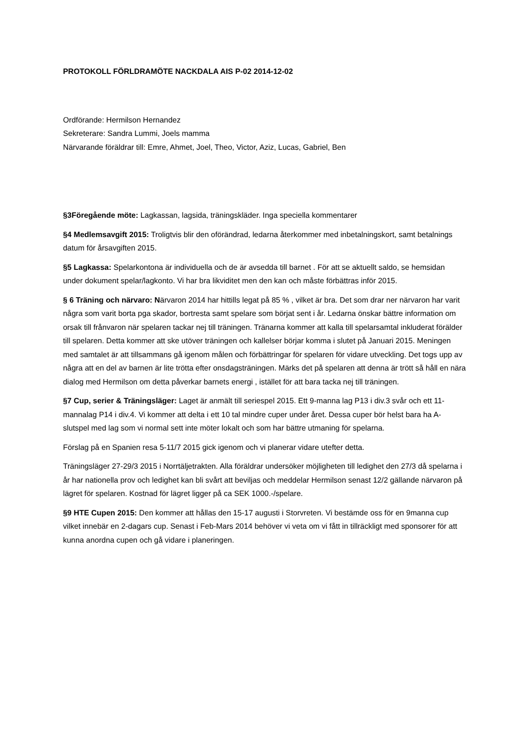PROTOKOLL FÖRLDRAMÖTE NACKDALA AIS P-02 2014-12-02
Ordförande: Hermilson Hernandez
Sekreterare: Sandra Lummi, Joels mamma
Närvarande föräldrar till: Emre, Ahmet, Joel, Theo, Victor, Aziz, Lucas, Gabriel, Ben
§3Föregående möte: Lagkassan, lagsida, träningskläder. Inga speciella kommentarer
§4 Medlemsavgift 2015: Troligtvis blir den oförändrad, ledarna återkommer med inbetalningskort, samt betalnings datum för årsavgiften 2015.
§5 Lagkassa: Spelarkontona är individuella och de är avsedda till barnet . För att se aktuellt saldo, se hemsidan under dokument spelar/lagkonto. Vi har bra likviditet men den kan och måste förbättras inför 2015.
§ 6 Träning och närvaro: Närvaron 2014 har hittills legat på 85 % , vilket är bra. Det som drar ner närvaron har varit några som varit borta pga skador, bortresta samt spelare som börjat sent i år. Ledarna önskar bättre information om orsak till frånvaron när spelaren tackar nej till träningen. Tränarna kommer att kalla till spelarsamtal inkluderat förälder till spelaren. Detta kommer att ske utöver träningen och kallelser börjar komma i slutet på Januari 2015. Meningen med samtalet är att tillsammans gå igenom målen och förbättringar för spelaren för vidare utveckling. Det togs upp av några att en del av barnen är lite trötta efter onsdagsträningen. Märks det på spelaren att denna är trött så håll en nära dialog med Hermilson om detta påverkar barnets energi , istället för att bara tacka nej till träningen.
§7 Cup, serier & Träningsläger: Laget är anmält till seriespel 2015. Ett 9-manna lag P13 i div.3 svår och ett 11-mannalag P14 i div.4. Vi kommer att delta i ett 10 tal mindre cuper under året. Dessa cuper bör helst bara ha A-slutspel med lag som vi normal sett inte möter lokalt och som har bättre utmaning för spelarna.
Förslag på en Spanien resa 5-11/7 2015 gick igenom och vi planerar vidare utefter detta.
Träningsläger 27-29/3 2015 i Norrtäljetrakten. Alla föräldrar undersöker möjligheten till ledighet den 27/3 då spelarna i år har nationella prov och ledighet kan bli svårt att beviljas och meddelar Hermilson senast 12/2 gällande närvaron på lägret för spelaren. Kostnad för lägret ligger på ca SEK 1000.-/spelare.
§9 HTE Cupen 2015: Den kommer att hållas den 15-17 augusti i Storvreten. Vi bestämde oss för en 9manna cup vilket innebär en 2-dagars cup. Senast i Feb-Mars 2014 behöver vi veta om vi fått in tillräckligt med sponsorer för att kunna anordna cupen och gå vidare i planeringen.